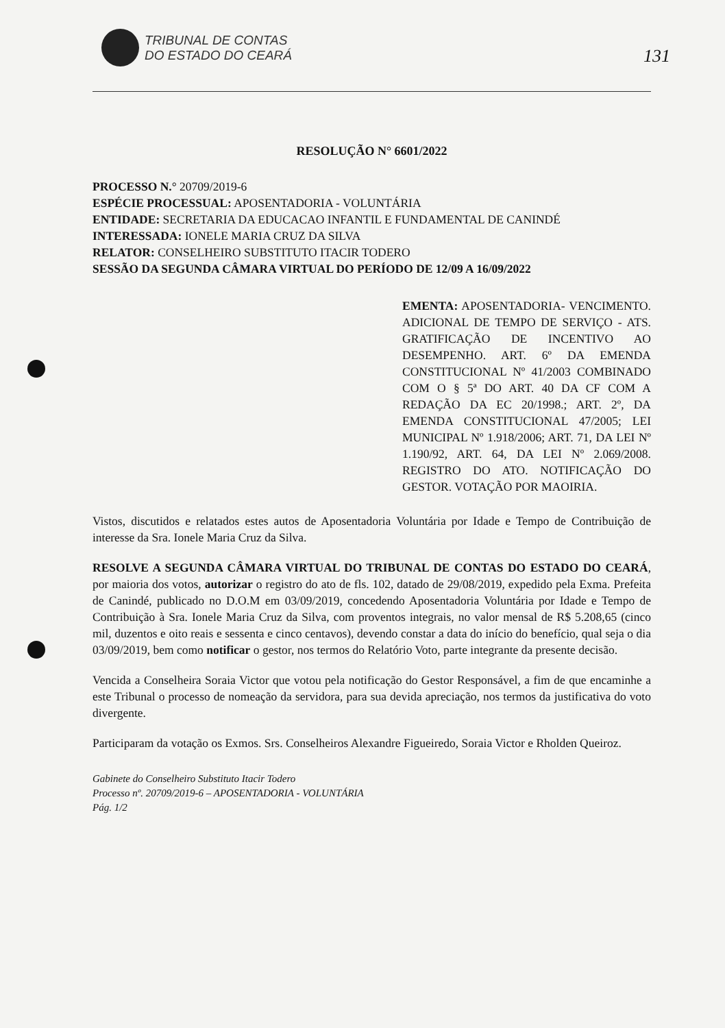TRIBUNAL DE CONTAS
DO ESTADO DO CEARÁ
131
RESOLUÇÃO N° 6601/2022
PROCESSO N.° 20709/2019-6
ESPÉCIE PROCESSUAL: APOSENTADORIA - VOLUNTÁRIA
ENTIDADE: SECRETARIA DA EDUCACAO INFANTIL E FUNDAMENTAL DE CANINDÉ
INTERESSADA: IONELE MARIA CRUZ DA SILVA
RELATOR: CONSELHEIRO SUBSTITUTO ITACIR TODERO
SESSÃO DA SEGUNDA CÂMARA VIRTUAL DO PERÍODO DE 12/09 A 16/09/2022
EMENTA: APOSENTADORIA- VENCIMENTO. ADICIONAL DE TEMPO DE SERVIÇO - ATS. GRATIFICAÇÃO DE INCENTIVO AO DESEMPENHO. ART. 6º DA EMENDA CONSTITUCIONAL Nº 41/2003 COMBINADO COM O § 5ª DO ART. 40 DA CF COM A REDAÇÃO DA EC 20/1998.; ART. 2º, DA EMENDA CONSTITUCIONAL 47/2005; LEI MUNICIPAL Nº 1.918/2006; ART. 71, DA LEI Nº 1.190/92, ART. 64, DA LEI Nº 2.069/2008. REGISTRO DO ATO. NOTIFICAÇÃO DO GESTOR. VOTAÇÃO POR MAOIRIA.
Vistos, discutidos e relatados estes autos de Aposentadoria Voluntária por Idade e Tempo de Contribuição de interesse da Sra. Ionele Maria Cruz da Silva.
RESOLVE A SEGUNDA CÂMARA VIRTUAL DO TRIBUNAL DE CONTAS DO ESTADO DO CEARÁ, por maioria dos votos, autorizar o registro do ato de fls. 102, datado de 29/08/2019, expedido pela Exma. Prefeita de Canindé, publicado no D.O.M em 03/09/2019, concedendo Aposentadoria Voluntária por Idade e Tempo de Contribuição à Sra. Ionele Maria Cruz da Silva, com proventos integrais, no valor mensal de R$ 5.208,65 (cinco mil, duzentos e oito reais e sessenta e cinco centavos), devendo constar a data do início do benefício, qual seja o dia 03/09/2019, bem como notificar o gestor, nos termos do Relatório Voto, parte integrante da presente decisão.
Vencida a Conselheira Soraia Victor que votou pela notificação do Gestor Responsável, a fim de que encaminhe a este Tribunal o processo de nomeação da servidora, para sua devida apreciação, nos termos da justificativa do voto divergente.
Participaram da votação os Exmos. Srs. Conselheiros Alexandre Figueiredo, Soraia Victor e Rholden Queiroz.
Gabinete do Conselheiro Substituto Itacir Todero
Processo nº. 20709/2019-6 – APOSENTADORIA - VOLUNTÁRIA
Pág. 1/2